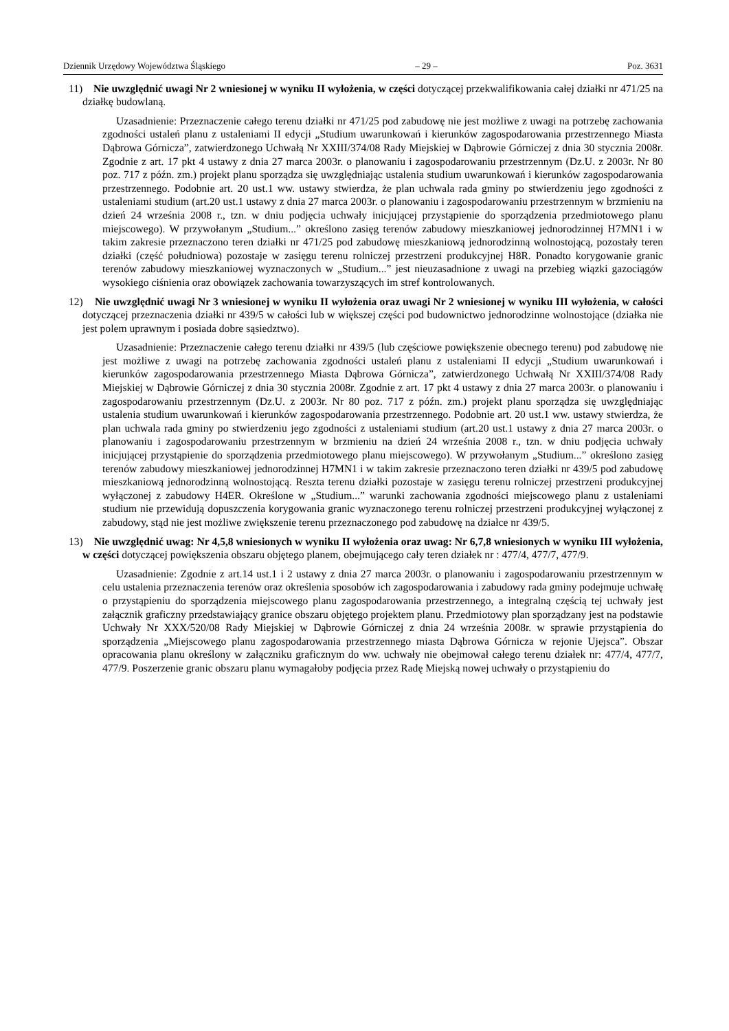Dziennik Urzędowy Województwa Śląskiego – 29 – Poz. 3631
11) Nie uwzględnić uwagi Nr 2 wniesionej w wyniku II wyłożenia, w części dotyczącej przekwalifikowania całej działki nr 471/25 na działkę budowlaną.
Uzasadnienie: Przeznaczenie całego terenu działki nr 471/25 pod zabudowę nie jest możliwe z uwagi na potrzebę zachowania zgodności ustaleń planu z ustaleniami II edycji „Studium uwarunkowań i kierunków zagospodarowania przestrzennego Miasta Dąbrowa Górnicza”, zatwierdzonego Uchwałą Nr XXIII/374/08 Rady Miejskiej w Dąbrowie Górniczej z dnia 30 stycznia 2008r. Zgodnie z art. 17 pkt 4 ustawy z dnia 27 marca 2003r. o planowaniu i zagospodarowaniu przestrzennym (Dz.U. z 2003r. Nr 80 poz. 717 z późn. zm.) projekt planu sporządza się uwzględniając ustalenia studium uwarunkowań i kierunków zagospodarowania przestrzennego. Podobnie art. 20 ust.1 ww. ustawy stwierdza, że plan uchwala rada gminy po stwierdzeniu jego zgodności z ustaleniami studium (art.20 ust.1 ustawy z dnia 27 marca 2003r. o planowaniu i zagospodarowaniu przestrzennym w brzmieniu na dzień 24 września 2008 r., tzn. w dniu podjęcia uchwały inicjującej przystąpienie do sporządzenia przedmiotowego planu miejscowego). W przywołanym „Studium...” określono zasięg terenów zabudowy mieszkaniowej jednorodzinnej H7MN1 i w takim zakresie przeznaczono teren działki nr 471/25 pod zabudowę mieszkaniową jednorodzinną wolnostojącą, pozostały teren działki (część południowa) pozostaje w zasięgu terenu rolniczej przestrzeni produkcyjnej H8R. Ponadto korygowanie granic terenów zabudowy mieszkaniowej wyznaczonych w „Studium...” jest nieuzasadnione z uwagi na przebieg wiązki gazociągów wysokiego ciśnienia oraz obowiązek zachowania towarzyszących im stref kontrolowanych.
12) Nie uwzględnić uwagi Nr 3 wniesionej w wyniku II wyłożenia oraz uwagi Nr 2 wniesionej w wyniku III wyłożenia, w całości dotyczącej przeznaczenia działki nr 439/5 w całości lub w większej części pod budownictwo jednorodzinne wolnostojące (działka nie jest polem uprawnym i posiada dobre sąsiedztwo).
Uzasadnienie: Przeznaczenie całego terenu działki nr 439/5 (lub częściowe powiększenie obecnego terenu) pod zabudowę nie jest możliwe z uwagi na potrzebę zachowania zgodności ustaleń planu z ustaleniami II edycji „Studium uwarunkowań i kierunków zagospodarowania przestrzennego Miasta Dąbrowa Górnicza”, zatwierdzonego Uchwałą Nr XXIII/374/08 Rady Miejskiej w Dąbrowie Górniczej z dnia 30 stycznia 2008r. Zgodnie z art. 17 pkt 4 ustawy z dnia 27 marca 2003r. o planowaniu i zagospodarowaniu przestrzennym (Dz.U. z 2003r. Nr 80 poz. 717 z późn. zm.) projekt planu sporządza się uwzględniając ustalenia studium uwarunkowań i kierunków zagospodarowania przestrzennego. Podobnie art. 20 ust.1 ww. ustawy stwierdza, że plan uchwala rada gminy po stwierdzeniu jego zgodności z ustaleniami studium (art.20 ust.1 ustawy z dnia 27 marca 2003r. o planowaniu i zagospodarowaniu przestrzennym w brzmieniu na dzień 24 września 2008 r., tzn. w dniu podjęcia uchwały inicjującej przystąpienie do sporządzenia przedmiotowego planu miejscowego). W przywołanym „Studium...” określono zasięg terenów zabudowy mieszkaniowej jednorodzinnej H7MN1 i w takim zakresie przeznaczono teren działki nr 439/5 pod zabudowę mieszkaniową jednorodzinną wolnostojącą. Reszta terenu działki pozostaje w zasięgu terenu rolniczej przestrzeni produkcyjnej wyłączonej z zabudowy H4ER. Określone w „Studium...” warunki zachowania zgodności miejscowego planu z ustaleniami studium nie przewidują dopuszczenia korygowania granic wyznaczonego terenu rolniczej przestrzeni produkcyjnej wyłączonej z zabudowy, stąd nie jest możliwe zwiększenie terenu przeznaczonego pod zabudowę na działce nr 439/5.
13) Nie uwzględnić uwag: Nr 4,5,8 wniesionych w wyniku II wyłożenia oraz uwag: Nr 6,7,8 wniesionych w wyniku III wyłożenia, w części dotyczącej powiększenia obszaru objętego planem, obejmującego cały teren działek nr : 477/4, 477/7, 477/9.
Uzasadnienie: Zgodnie z art.14 ust.1 i 2 ustawy z dnia 27 marca 2003r. o planowaniu i zagospodarowaniu przestrzennym w celu ustalenia przeznaczenia terenów oraz określenia sposobów ich zagospodarowania i zabudowy rada gminy podejmuje uchwałę o przystąpieniu do sporządzenia miejscowego planu zagospodarowania przestrzennego, a integralną częścią tej uchwały jest załącznik graficzny przedstawiający granice obszaru objętego projektem planu. Przedmiotowy plan sporządzany jest na podstawie Uchwały Nr XXX/520/08 Rady Miejskiej w Dąbrowie Górniczej z dnia 24 września 2008r. w sprawie przystąpienia do sporządzenia „Miejscowego planu zagospodarowania przestrzennego miasta Dąbrowa Górnicza w rejonie Ujejsca”. Obszar opracowania planu określony w załączniku graficznym do ww. uchwały nie obejmował całego terenu działek nr: 477/4, 477/7, 477/9. Poszerzenie granic obszaru planu wymagałoby podjęcia przez Radę Miejską nowej uchwały o przystąpieniu do